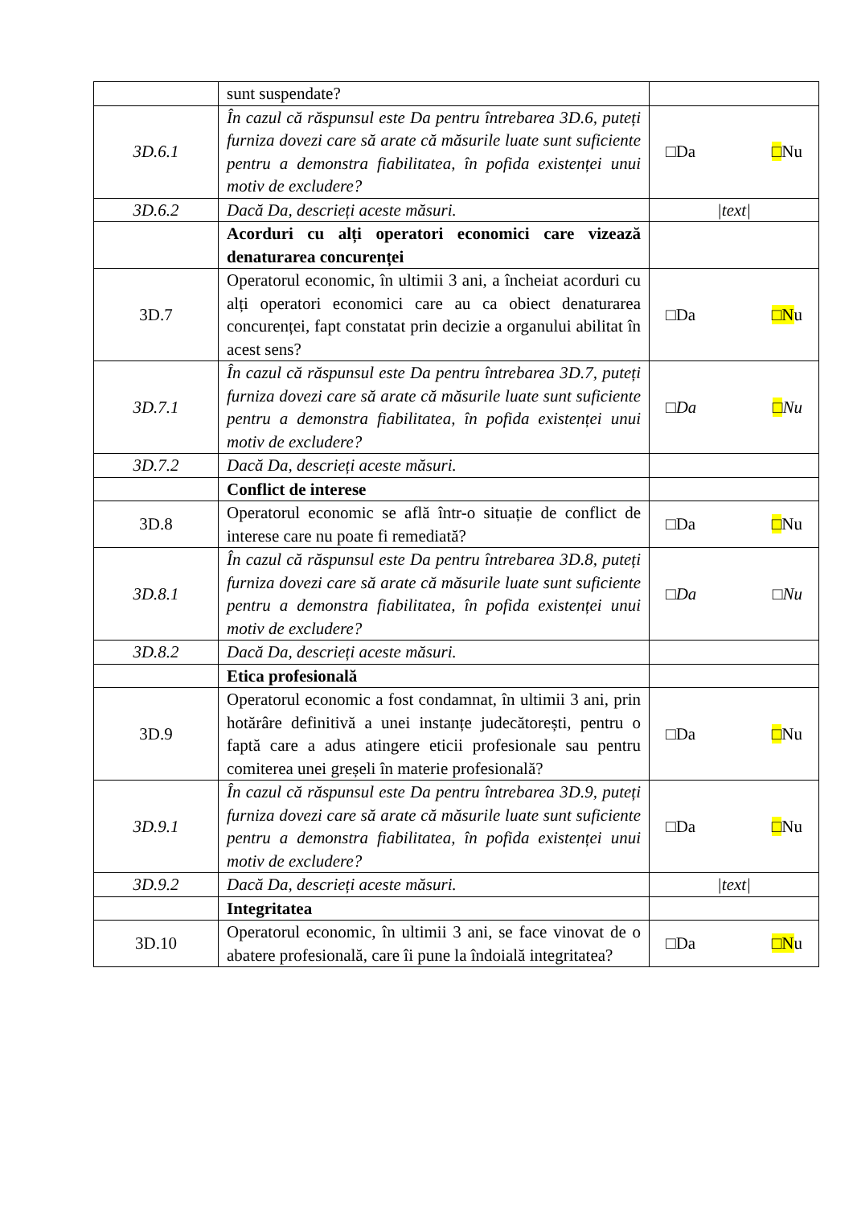| | sunt suspendate? | |
| 3D.6.1 | În cazul că răspunsul este Da pentru întrebarea 3D.6, puteți furniza dovezi care să arate că măsurile luate sunt suficiente pentru a demonstra fiabilitatea, în pofida existenței unui motiv de excludere? | □Da □ Nu |
| 3D.6.2 | Dacă Da, descrieți aceste măsuri. | /text/ |
| | Acorduri cu alți operatori economici care vizează denaturarea concurenței | |
| 3D.7 | Operatorul economic, în ultimii 3 ani, a încheiat acorduri cu alți operatori economici care au ca obiect denaturarea concurenței, fapt constatat prin decizie a organului abilitat în acest sens? | □Da □N u |
| 3D.7.1 | În cazul că răspunsul este Da pentru întrebarea 3D.7, puteți furniza dovezi care să arate că măsurile luate sunt suficiente pentru a demonstra fiabilitatea, în pofida existenței unui motiv de excludere? | □Da □ Nu |
| 3D.7.2 | Dacă Da, descrieți aceste măsuri. | |
| | Conflict de interese | |
| 3D.8 | Operatorul economic se află într-o situație de conflict de interese care nu poate fi remediată? | □Da □ Nu |
| 3D.8.1 | În cazul că răspunsul este Da pentru întrebarea 3D.8, puteți furniza dovezi care să arate că măsurile luate sunt suficiente pentru a demonstra fiabilitatea, în pofida existenței unui motiv de excludere? | □Da □Nu |
| 3D.8.2 | Dacă Da, descrieți aceste măsuri. | |
| | Etica profesională | |
| 3D.9 | Operatorul economic a fost condamnat, în ultimii 3 ani, prin hotărâre definitivă a unei instanțe judecătorești, pentru o faptă care a adus atingere eticii profesionale sau pentru comiterea unei greșeli în materie profesională? | □Da □ Nu |
| 3D.9.1 | În cazul că răspunsul este Da pentru întrebarea 3D.9, puteți furniza dovezi care să arate că măsurile luate sunt suficiente pentru a demonstra fiabilitatea, în pofida existenței unui motiv de excludere? | □Da □ Nu |
| 3D.9.2 | Dacă Da, descrieți aceste măsuri. | /text/ |
| | Integritatea | |
| 3D.10 | Operatorul economic, în ultimii 3 ani, se face vinovat de o abatere profesională, care îi pune la îndoială integritatea? | □Da □N u |